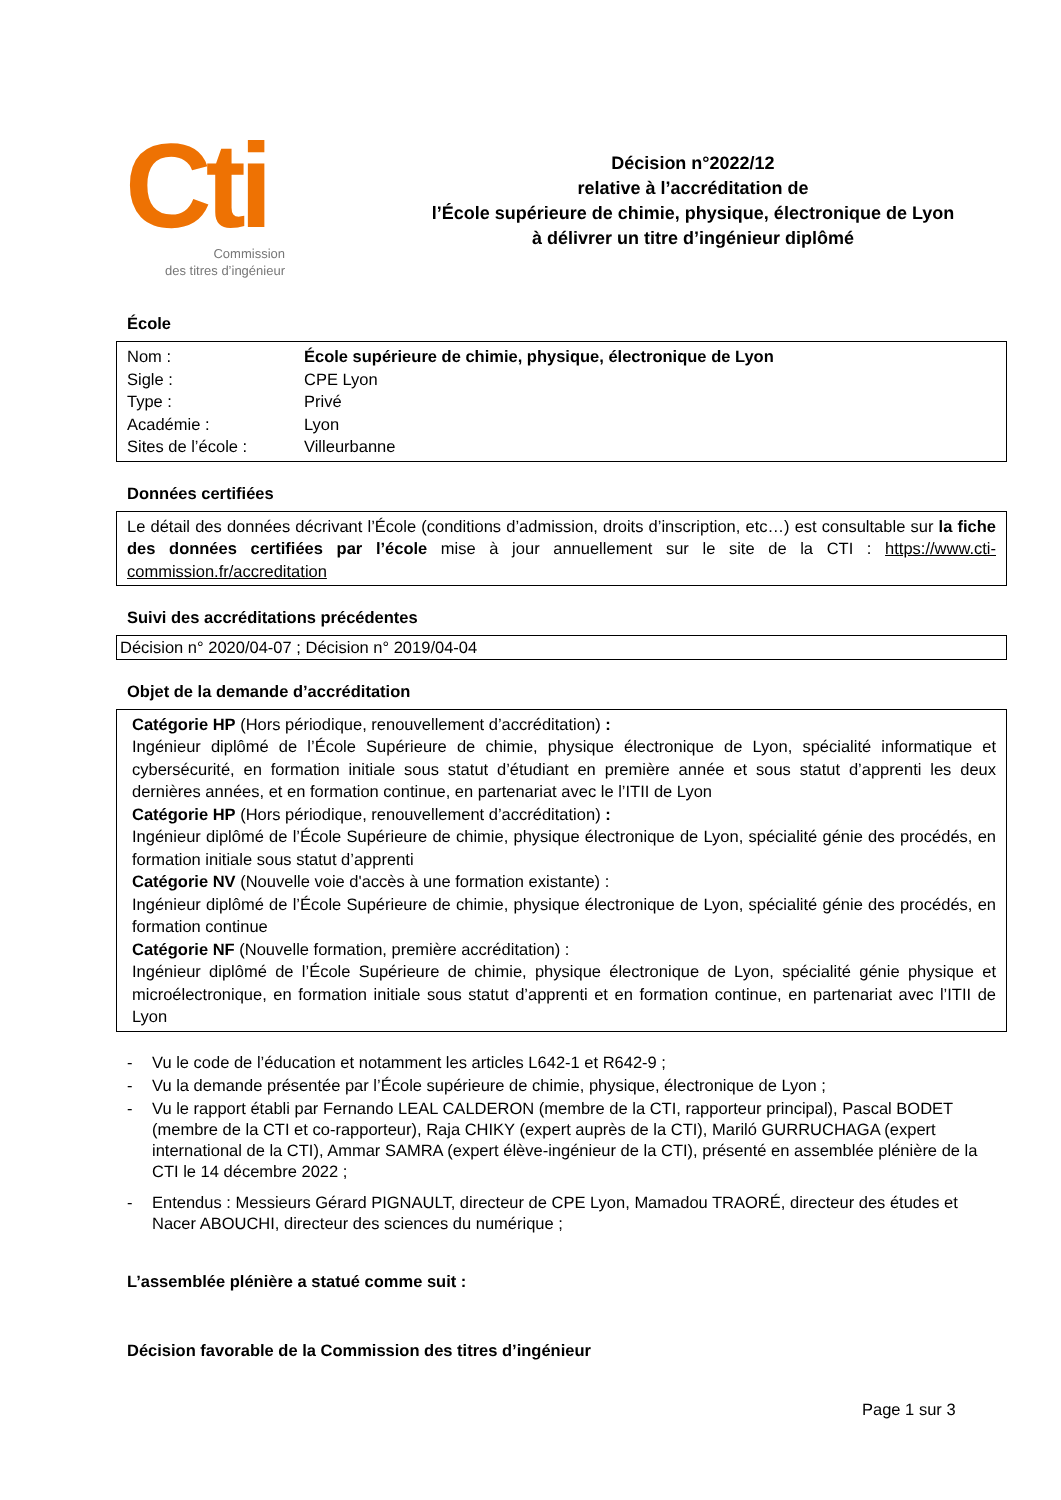Cti
Commission
des titres d’ingénieur
Décision n°2022/12
relative à l’accréditation de
l’École supérieure de chimie, physique, électronique de Lyon
à délivrer un titre d’ingénieur diplômé
École
| Nom : | École supérieure de chimie, physique, électronique de Lyon |
| Sigle : | CPE Lyon |
| Type : | Privé |
| Académie : | Lyon |
| Sites de l’école : | Villeurbanne |
Données certifiées
Le détail des données décrivant l’École (conditions d’admission, droits d’inscription, etc…) est consultable sur la fiche des données certifiées par l’école mise à jour annuellement sur le site de la CTI : https://www.cti-commission.fr/accreditation
Suivi des accréditations précédentes
Décision n° 2020/04-07 ; Décision n° 2019/04-04
Objet de la demande d’accréditation
Catégorie HP (Hors périodique, renouvellement d’accréditation) :
Ingénieur diplômé de l’École Supérieure de chimie, physique électronique de Lyon, spécialité informatique et cybersécurité, en formation initiale sous statut d’étudiant en première année et sous statut d’apprenti les deux dernières années, et en formation continue, en partenariat avec le l’ITII de Lyon
Catégorie HP (Hors périodique, renouvellement d’accréditation) :
Ingénieur diplômé de l’École Supérieure de chimie, physique électronique de Lyon, spécialité génie des procédés, en formation initiale sous statut d’apprenti
Catégorie NV (Nouvelle voie d'accès à une formation existante) :
Ingénieur diplômé de l’École Supérieure de chimie, physique électronique de Lyon, spécialité génie des procédés, en formation continue
Catégorie NF (Nouvelle formation, première accréditation) :
Ingénieur diplômé de l’École Supérieure de chimie, physique électronique de Lyon, spécialité génie physique et microélectronique, en formation initiale sous statut d’apprenti et en formation continue, en partenariat avec l’ITII de Lyon
- Vu le code de l’éducation et notamment les articles L642-1 et R642-9 ;
- Vu la demande présentée par l’École supérieure de chimie, physique, électronique de Lyon ;
- Vu le rapport établi par Fernando LEAL CALDERON (membre de la CTI, rapporteur principal), Pascal BODET (membre de la CTI et co-rapporteur), Raja CHIKY (expert auprès de la CTI), Mariló GURRUCHAGA (expert international de la CTI), Ammar SAMRA (expert élève-ingénieur de la CTI), présenté en assemblée plénière de la CTI le 14 décembre 2022 ;
- Entendus : Messieurs Gérard PIGNAULT, directeur de CPE Lyon, Mamadou TRAORÉ, directeur des études et Nacer ABOUCHI, directeur des sciences du numérique ;
L’assemblée plénière a statué comme suit :
Décision favorable de la Commission des titres d’ingénieur
Page 1 sur 3